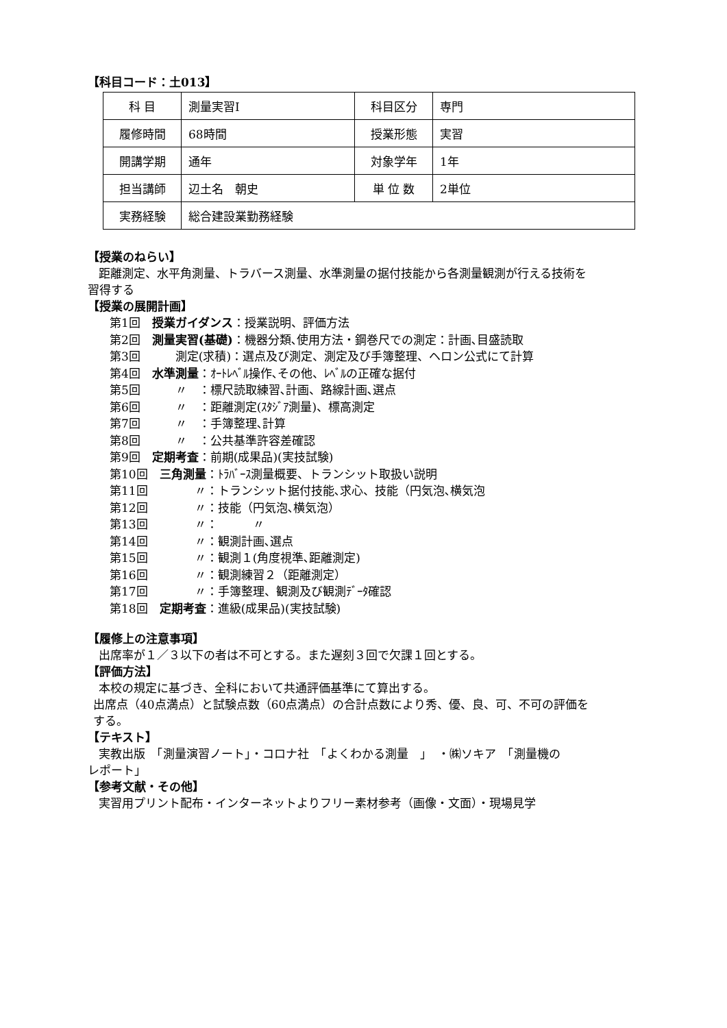【科目コード：土013】
| 科 目 | 測量実習Ⅰ | 科目区分 | 専門 |
| 履修時間 | 68時間 | 授業形態 | 実習 |
| 開講学期 | 通年 | 対象学年 | 1年 |
| 担当講師 | 辺土名 朝史 | 単 位 数 | 2単位 |
| 実務経験 | 総合建設業勤務経験 | | |
【授業のねらい】
距離測定、水平角測量、トラバース測量、水準測量の据付技能から各測量観測が行える技術を
習得する
【授業の展開計画】
第1回　授業ガイダンス：授業説明、評価方法
第2回　測量実習(基礎)：機器分類､使用方法・鋼巻尺での測定：計画､目盛読取
第3回　　　測定(求積)：選点及び測定、測定及び手簿整理、ヘロン公式にて計算
第4回　水準測量：ｵｰﾄﾚﾍﾞﾙ操作､その他、ﾚﾍﾞﾙの正確な据付
第5回　　　〃　：標尺読取練習､計画、路線計画､選点
第6回　　　〃　：距離測定(ｽﾀｼﾞｱ測量)、標高測定
第7回　　　〃　：手簿整理､計算
第8回　　　〃　：公共基準許容差確認
第9回　定期考査：前期(成果品)(実技試験)
第10回　三角測量：ﾄﾗﾊﾞｰｽ測量概要、トランシット取扱い説明
第11回　　　　〃：トランシット据付技能､求心、技能（円気泡､横気泡
第12回　　　　〃：技能（円気泡､横気泡）
第13回　　　　〃：　　　〃
第14回　　　　〃：観測計画､選点
第15回　　　　〃：観測１(角度視準､距離測定)
第16回　　　　〃：観測練習２（距離測定）
第17回　　　　〃：手簿整理、観測及び観測ﾃﾞｰﾀ確認
第18回　定期考査：進級(成果品)(実技試験)
【履修上の注意事項】
出席率が１／３以下の者は不可とする。また遅刻３回で欠課１回とする。
【評価方法】
本校の規定に基づき、全科において共通評価基準にて算出する。
出席点（40点満点）と試験点数（60点満点）の合計点数により秀、優、良、可、不可の評価を
する。
【テキスト】
実教出版　「測量演習ノート」・コロナ社　「よくわかる測量　」　・㈱ソキア　「測量機の
レポート」
【参考文献・その他】
実習用プリント配布・インターネットよりフリー素材参考（画像・文面）・現場見学